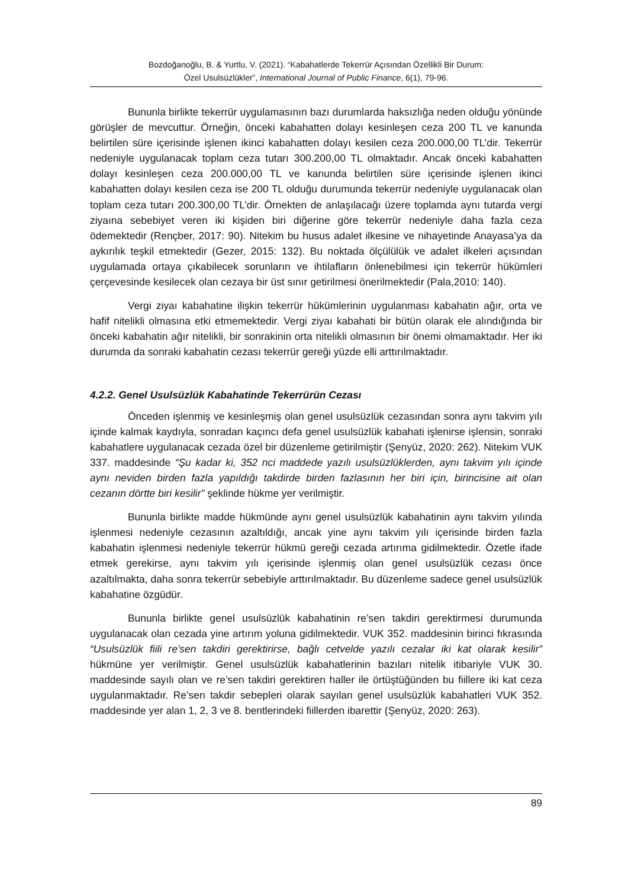Bozdoğanoğlu, B. & Yurtlu, V. (2021). “Kabahatlerde Tekerrür Açısından Özellikli Bir Durum:
Özel Usulsüzlükler”, International Journal of Public Finance, 6(1), 79-96.
Bununla birlikte tekerrür uygulamasının bazı durumlarda haksızlığa neden olduğu yönünde görüşler de mevcuttur. Örneğin, önceki kabahatten dolayı kesinleşen ceza 200 TL ve kanunda belirtilen süre içerisinde işlenen ikinci kabahatten dolayı kesilen ceza 200.000,00 TL’dir. Tekerrür nedeniyle uygulanacak toplam ceza tutarı 300.200,00 TL olmaktadır. Ancak önceki kabahatten dolayı kesinleşen ceza 200.000,00 TL ve kanunda belirtilen süre içerisinde işlenen ikinci kabahatten dolayı kesilen ceza ise 200 TL olduğu durumunda tekerrür nedeniyle uygulanacak olan toplam ceza tutarı 200.300,00 TL’dir. Örnekten de anlaşılacağı üzere toplamda aynı tutarda vergi ziyaına sebebiyet veren iki kişiden biri diğerine göre tekerrür nedeniyle daha fazla ceza ödemektedir (Rençber, 2017: 90). Nitekim bu husus adalet ilkesine ve nihayetinde Anayasa’ya da aykırılık teşkil etmektedir (Gezer, 2015: 132). Bu noktada ölçülülük ve adalet ilkeleri açısından uygulamada ortaya çıkabilecek sorunların ve ihtilafların önlenebilmesi için tekerrür hükümleri çerçevesinde kesilecek olan cezaya bir üst sınır getirilmesi önerilmektedir (Pala,2010: 140).
Vergi ziyaı kabahatine ilişkin tekerrür hükümlerinin uygulanması kabahatin ağır, orta ve hafif nitelikli olmasına etki etmemektedir. Vergi ziyaı kabahati bir bütün olarak ele alındığında bir önceki kabahatin ağır nitelikli, bir sonrakinin orta nitelikli olmasının bir önemi olmamaktadır. Her iki durumda da sonraki kabahatin cezası tekerrür gereği yüzde elli arttırılmaktadır.
4.2.2. Genel Usulsüzlük Kabahatinde Tekerrürün Cezası
Önceden işlenmiş ve kesinleşmiş olan genel usulsüzlük cezasından sonra aynı takvim yılı içinde kalmak kaydıyla, sonradan kaçıncı defa genel usulsüzlük kabahati işlenirse işlensin, sonraki kabahatlere uygulanacak cezada özel bir düzenleme getirilmiştir (Şenyüz, 2020: 262). Nitekim VUK 337. maddesinde “Şu kadar ki, 352 nci maddede yazılı usulsüzlüklerden, aynı takvim yılı içinde aynı neviden birden fazla yapıldığı takdirde birden fazlasının her biri için, birincisine ait olan cezanın dörtte biri kesilir” şeklinde hükme yer verilmiştir.
Bununla birlikte madde hükmünde aynı genel usulsüzlük kabahatinin aynı takvim yılında işlenmesi nedeniyle cezasının azaltıldığı, ancak yine aynı takvim yılı içerisinde birden fazla kabahatin işlenmesi nedeniyle tekerrür hükmü gereği cezada artırıma gidilmektedir. Özetle ifade etmek gerekirse, aynı takvim yılı içerisinde işlenmiş olan genel usulsüzlük cezası önce azaltılmakta, daha sonra tekerrür sebebiyle arttırılmaktadır. Bu düzenleme sadece genel usulsüzlük kabahatine özgüdür.
Bununla birlikte genel usulsüzlük kabahatinin re’sen takdiri gerektirmesi durumunda uygulanacak olan cezada yine artırım yoluna gidilmektedir. VUK 352. maddesinin birinci fıkrasında “Usulsüzlük fiili re’sen takdiri gerektirirse, bağlı cetvelde yazılı cezalar iki kat olarak kesilir” hükmüne yer verilmiştir. Genel usulsüzlük kabahatlerinin bazıları nitelik itibariyle VUK 30. maddesinde sayılı olan ve re’sen takdiri gerektiren haller ile örtüştüğünden bu fiillere iki kat ceza uygulanmaktadır. Re’sen takdir sebepleri olarak sayılan genel usulsüzlük kabahatleri VUK 352. maddesinde yer alan 1, 2, 3 ve 8. bentlerindeki fiillerden ibarettir (Şenyüz, 2020: 263).
89